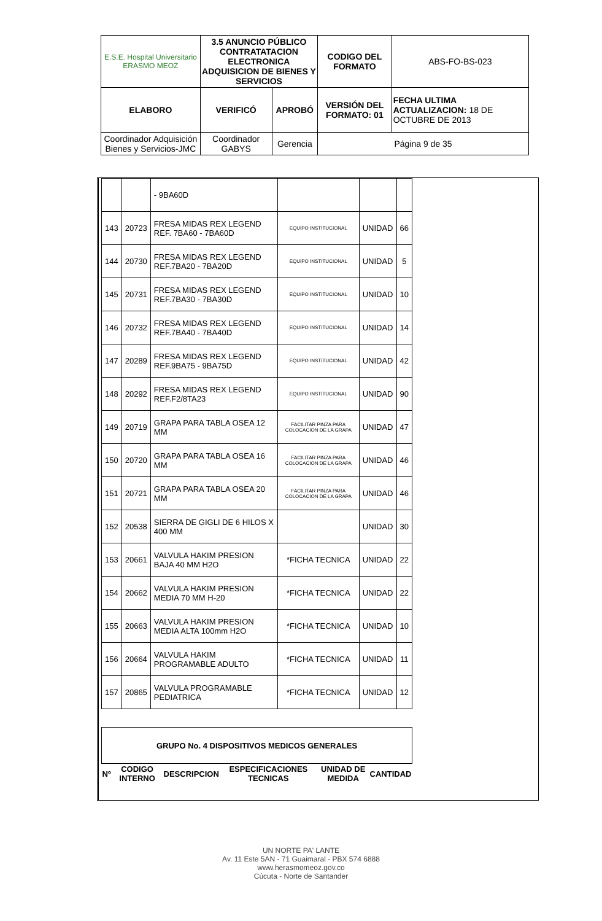| E.S.E. Hospital Universitario ERASMO MEOZ | 3.5 ANUNCIO PÚBLICO CONTRATATACION ELECTRONICA ADQUISICION DE BIENES Y SERVICIOS | | CODIGO DEL FORMATO | ABS-FO-BS-023 |
| ELABORO | VERIFICÓ | APROBÓ | VERSIÓN DEL FORMATO: 01 | FECHA ULTIMA ACTUALIZACION: 18 DE OCTUBRE DE 2013 |
| Coordinador Adquisición Bienes y Servicios-JMC | Coordinador GABYS | Gerencia | Página 9 de 35 | |
| | | - 9BA60D | | | |
| 143 | 20723 | FRESA MIDAS REX LEGEND REF. 7BA60 - 7BA60D | EQUIPO INSTITUCIONAL | UNIDAD | 66 |
| 144 | 20730 | FRESA MIDAS REX LEGEND REF.7BA20 - 7BA20D | EQUIPO INSTITUCIONAL | UNIDAD | 5 |
| 145 | 20731 | FRESA MIDAS REX LEGEND REF.7BA30 - 7BA30D | EQUIPO INSTITUCIONAL | UNIDAD | 10 |
| 146 | 20732 | FRESA MIDAS REX LEGEND REF.7BA40 - 7BA40D | EQUIPO INSTITUCIONAL | UNIDAD | 14 |
| 147 | 20289 | FRESA MIDAS REX LEGEND REF.9BA75 - 9BA75D | EQUIPO INSTITUCIONAL | UNIDAD | 42 |
| 148 | 20292 | FRESA MIDAS REX LEGEND REF.F2/8TA23 | EQUIPO INSTITUCIONAL | UNIDAD | 90 |
| 149 | 20719 | GRAPA PARA TABLA OSEA 12 MM | FACILITAR PINZA PARA COLOCACION DE LA GRAPA | UNIDAD | 47 |
| 150 | 20720 | GRAPA PARA TABLA OSEA 16 MM | FACILITAR PINZA PARA COLOCACION DE LA GRAPA | UNIDAD | 46 |
| 151 | 20721 | GRAPA PARA TABLA OSEA 20 MM | FACILITAR PINZA PARA COLOCACION DE LA GRAPA | UNIDAD | 46 |
| 152 | 20538 | SIERRA DE GIGLI DE 6 HILOS X 400 MM | | UNIDAD | 30 |
| 153 | 20661 | VALVULA HAKIM PRESION BAJA 40 MM H2O | *FICHA TECNICA | UNIDAD | 22 |
| 154 | 20662 | VALVULA HAKIM PRESION MEDIA 70 MM H-20 | *FICHA TECNICA | UNIDAD | 22 |
| 155 | 20663 | VALVULA HAKIM PRESION MEDIA ALTA 100mm H2O | *FICHA TECNICA | UNIDAD | 10 |
| 156 | 20664 | VALVULA HAKIM PROGRAMABLE ADULTO | *FICHA TECNICA | UNIDAD | 11 |
| 157 | 20865 | VALVULA PROGRAMABLE PEDIATRICA | *FICHA TECNICA | UNIDAD | 12 |
| GRUPO No. 4 DISPOSITIVOS MEDICOS GENERALES | | | | | |
| Nº | CODIGO INTERNO | DESCRIPCION | ESPECIFICACIONES TECNICAS | UNIDAD DE MEDIDA | CANTIDAD |
UN NORTE PA' LANTE
Av. 11 Este 5AN - 71 Guaimaral - PBX 574 6888
www.herasmomeoz.gov.co
Cúcuta - Norte de Santander